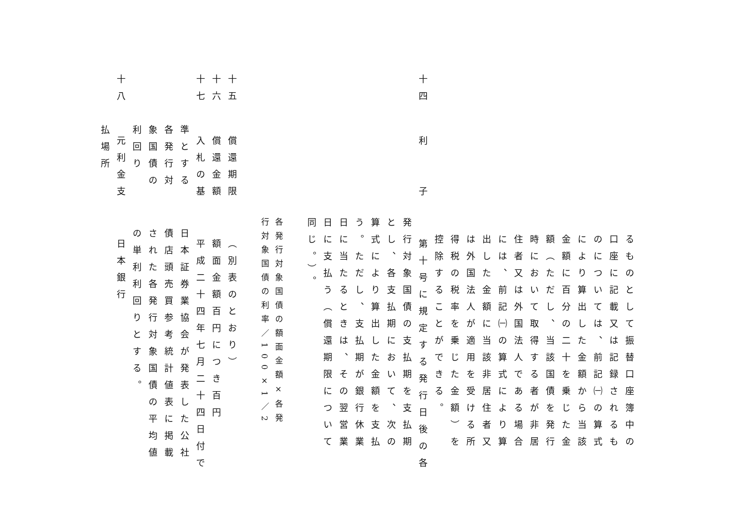るものとして振替口座簿中の
口座に記載又は記録されるも
のについては、前記㈠の算式
により算出した金額から当該
金額に百分の二十を乗じた金
額（ただし、当該国債を発行
時において取得する者が非居
住者又は外国法人である場合
には、前記㈠の算式により算
出した金額に当該非居住者又
は外国法人が適用を受ける所
得税の税率を乗じた金額）を
控除することができる。
十四 利　　子 第十号に規定する発行日後の各
発行対象国債の支払期を支払期
とし、各支払期において、次の
算式により算出した金額を支払
う。ただし、支払期が銀行休業
日に当たるときは、その翌営業
日に支払う（償還期限について
同じ。）。
各発行対象国債の額面金額×各発
行対象国債の利率／100×1／2
十五 償還期限 （別表のとおり）
十六 償還金額 額面金額百円につき百円
十七 入札の基 平成二十四年七月二十四日付で
準とする 日本証券業協会が発表した公社
各発行対 債店頭売買参考統計値表に掲載
象国債の された各発行対象国債の平均値
利回り の単利利回りとする。
十八 元利金支 日本銀行
払場所